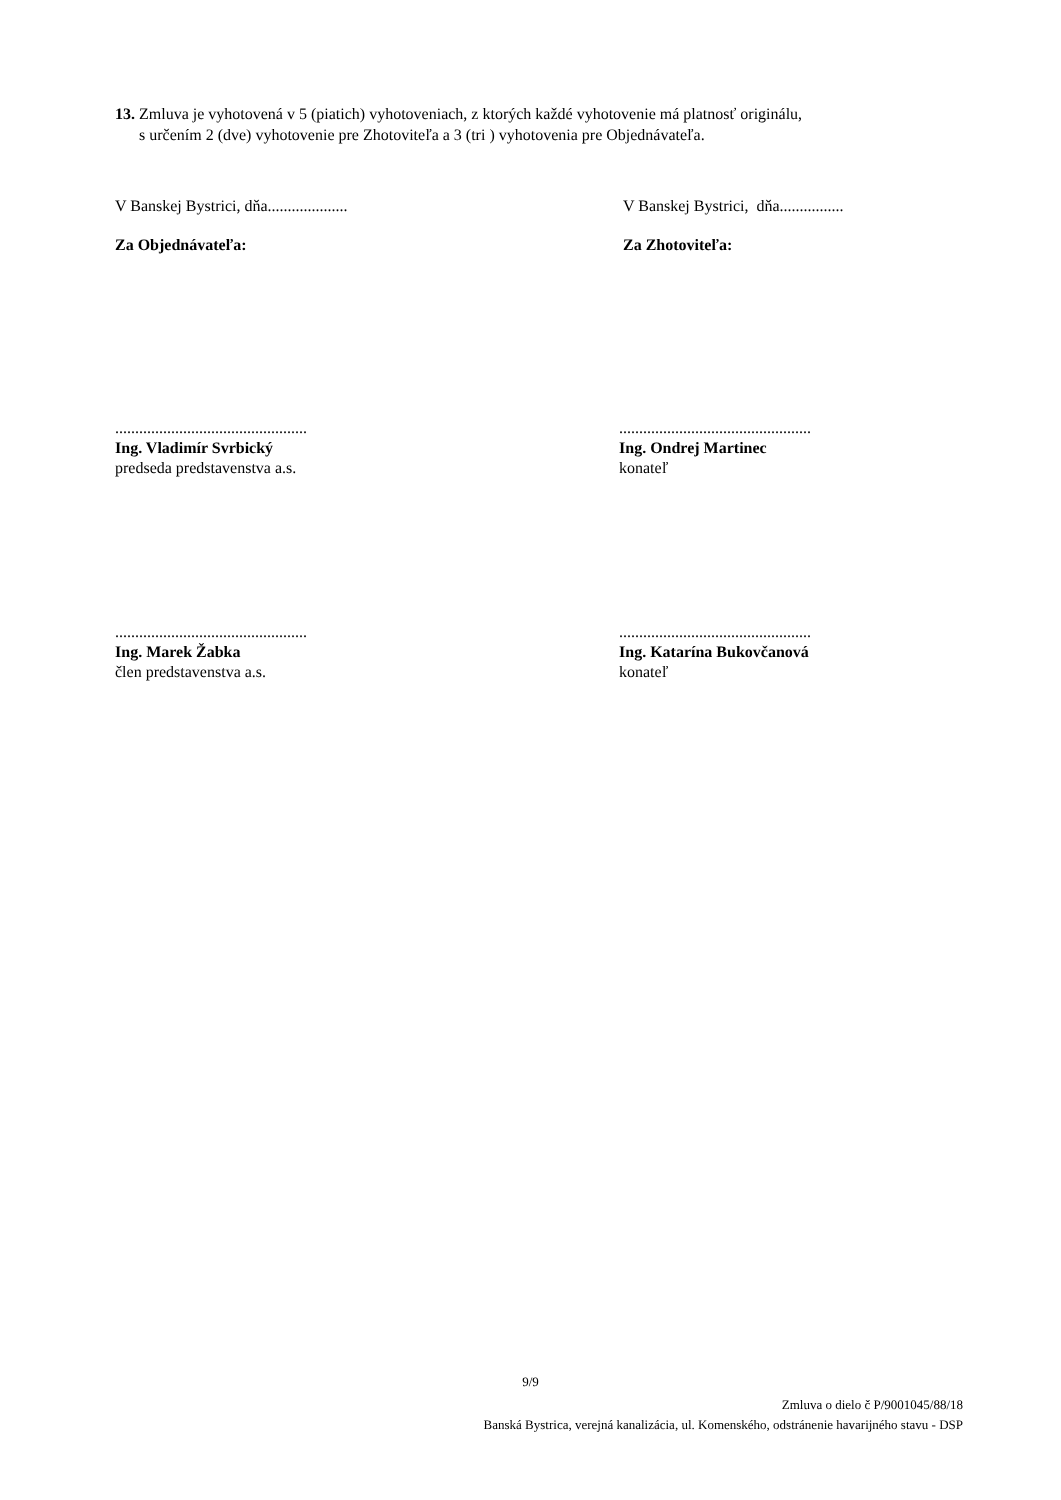13. Zmluva je vyhotovená v 5 (piatich) vyhotoveniach, z ktorých každé vyhotovenie má platnosť originálu,
s určením 2 (dve) vyhotovenie pre Zhotoviteľa a 3 (tri ) vyhotovenia pre Objednávateľa.
V Banskej Bystrici, dňa.................... V Banskej Bystrici, dňa................
Za Objednávateľa: Za Zhotoviteľa:
................................................
Ing. Vladimír Svrbický
predseda predstavenstva a.s.
................................................
Ing. Ondrej Martinec
konateľ
................................................
Ing. Marek Žabka
člen predstavenstva a.s.
................................................
Ing. Katarína Bukovčanová
konateľ
9/9
Zmluva o dielo č P/9001045/88/18
Banská Bystrica, verejná kanalizácia, ul. Komenského, odstránenie havarijného stavu - DSP